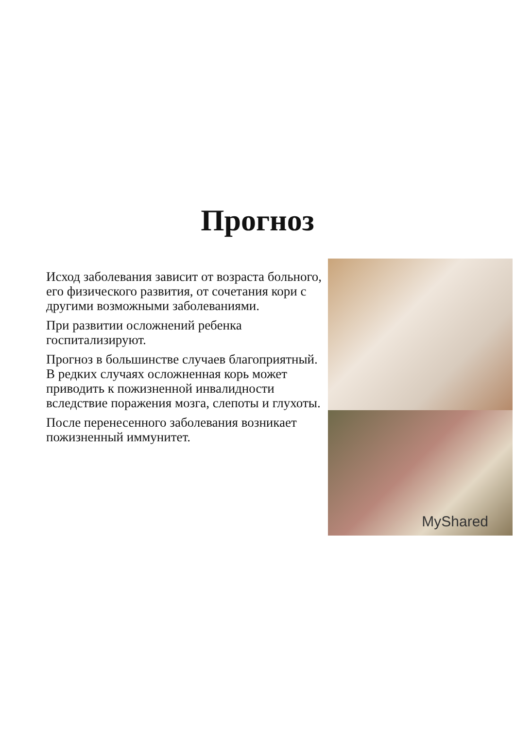Прогноз
Исход заболевания зависит от возраста больного, его физического развития, от сочетания кори с другими возможными заболеваниями.
При развитии осложнений ребенка госпитализируют.
Прогноз в большинстве случаев благоприятный. В редких случаях осложненная корь может приводить к пожизненной инвалидности вследствие поражения мозга, слепоты и глухоты.
После перенесенного заболевания возникает пожизненный иммунитет.
MyShared